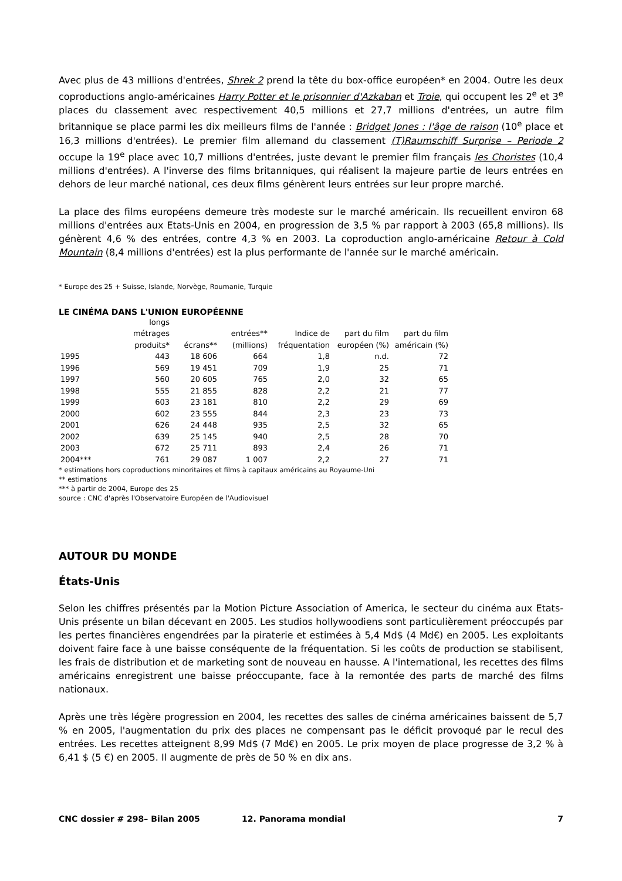Avec plus de 43 millions d'entrées, Shrek 2 prend la tête du box-office européen* en 2004. Outre les deux coproductions anglo-américaines Harry Potter et le prisonnier d'Azkaban et Troie, qui occupent les 2<sup>e</sup> et 3<sup>e</sup> places du classement avec respectivement 40,5 millions et 27,7 millions d'entrées, un autre film britannique se place parmi les dix meilleurs films de l'année : Bridget Jones : l'âge de raison (10<sup>e</sup> place et 16,3 millions d'entrées). Le premier film allemand du classement (T)Raumschiff Surprise – Periode 2 occupe la 19<sup>e</sup> place avec 10,7 millions d'entrées, juste devant le premier film français les Choristes (10,4 millions d'entrées). A l'inverse des films britanniques, qui réalisent la majeure partie de leurs entrées en dehors de leur marché national, ces deux films génèrent leurs entrées sur leur propre marché.
La place des films européens demeure très modeste sur le marché américain. Ils recueillent environ 68 millions d'entrées aux Etats-Unis en 2004, en progression de 3,5 % par rapport à 2003 (65,8 millions). Ils génèrent 4,6 % des entrées, contre 4,3 % en 2003. La coproduction anglo-américaine Retour à Cold Mountain (8,4 millions d'entrées) est la plus performante de l'année sur le marché américain.
* Europe des 25 + Suisse, Islande, Norvège, Roumanie, Turquie
LE CINÉMA DANS L'UNION EUROPÉENNE
| | longs métrages produits* | écrans** | entrées** (millions) | Indice de fréquentation | part du film européen (%) | part du film américain (%) |
| --- | --- | --- | --- | --- | --- | --- |
| 1995 | 443 | 18 606 | 664 | 1,8 | n.d. | 72 |
| 1996 | 569 | 19 451 | 709 | 1,9 | 25 | 71 |
| 1997 | 560 | 20 605 | 765 | 2,0 | 32 | 65 |
| 1998 | 555 | 21 855 | 828 | 2,2 | 21 | 77 |
| 1999 | 603 | 23 181 | 810 | 2,2 | 29 | 69 |
| 2000 | 602 | 23 555 | 844 | 2,3 | 23 | 73 |
| 2001 | 626 | 24 448 | 935 | 2,5 | 32 | 65 |
| 2002 | 639 | 25 145 | 940 | 2,5 | 28 | 70 |
| 2003 | 672 | 25 711 | 893 | 2,4 | 26 | 71 |
| 2004*** | 761 | 29 087 | 1 007 | 2,2 | 27 | 71 |
* estimations hors coproductions minoritaires et films à capitaux américains au Royaume-Uni
** estimations
*** à partir de 2004, Europe des 25
source : CNC d'après l'Observatoire Européen de l'Audiovisuel
AUTOUR DU MONDE
États-Unis
Selon les chiffres présentés par la Motion Picture Association of America, le secteur du cinéma aux Etats-Unis présente un bilan décevant en 2005. Les studios hollywoodiens sont particulièrement préoccupés par les pertes financières engendrées par la piraterie et estimées à 5,4 Md$ (4 Md€) en 2005. Les exploitants doivent faire face à une baisse conséquente de la fréquentation. Si les coûts de production se stabilisent, les frais de distribution et de marketing sont de nouveau en hausse. A l'international, les recettes des films américains enregistrent une baisse préoccupante, face à la remontée des parts de marché des films nationaux.
Après une très légère progression en 2004, les recettes des salles de cinéma américaines baissent de 5,7 % en 2005, l'augmentation du prix des places ne compensant pas le déficit provoqué par le recul des entrées. Les recettes atteignent 8,99 Md$ (7 Md€) en 2005. Le prix moyen de place progresse de 3,2 % à 6,41 $ (5 €) en 2005. Il augmente de près de 50 % en dix ans.
CNC dossier # 298– Bilan 2005 12. Panorama mondial 7